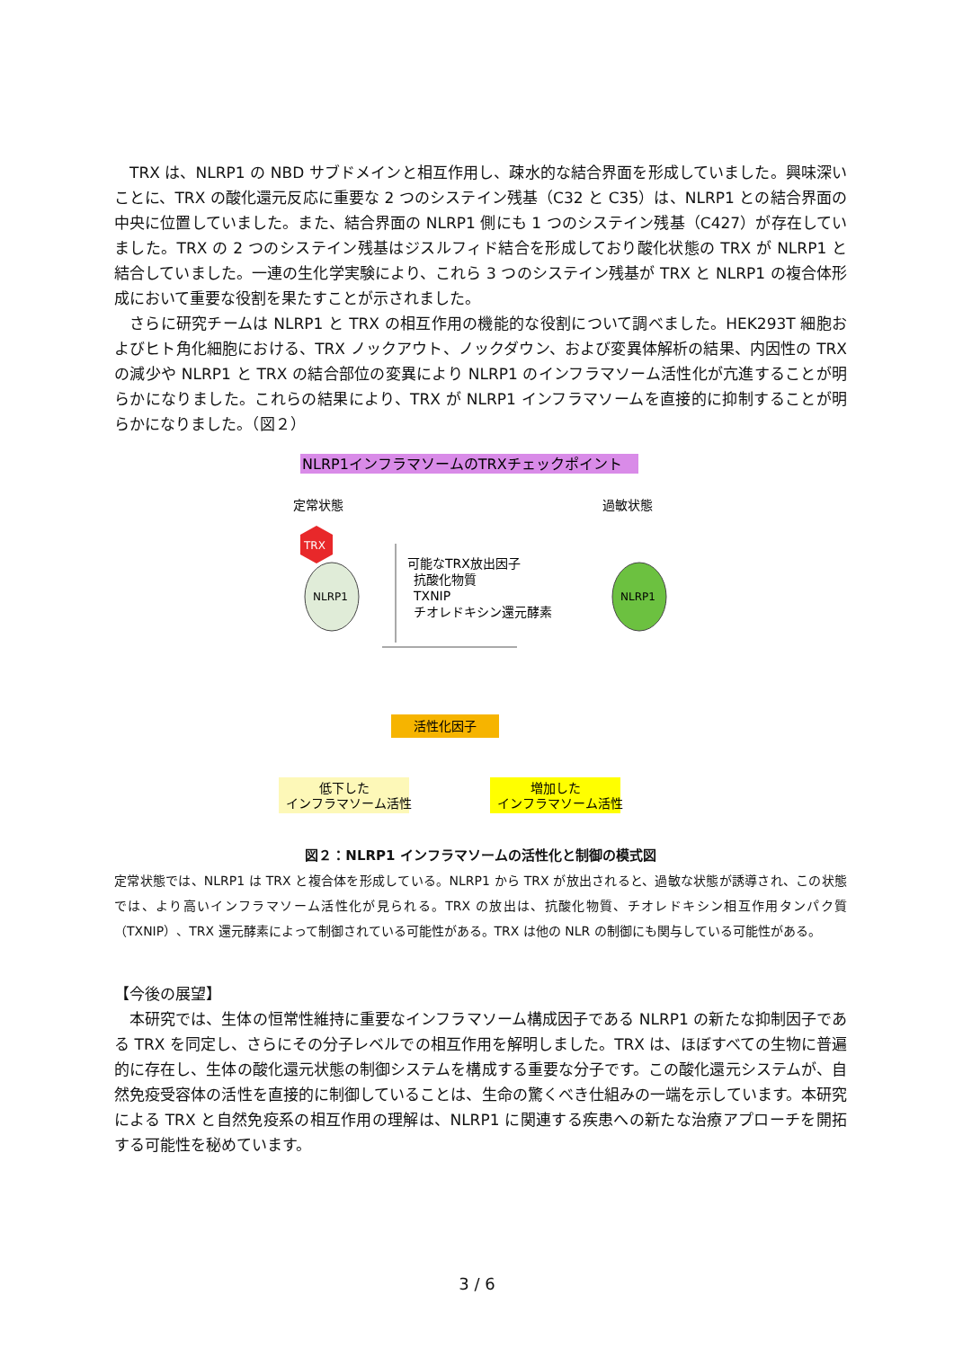TRX は、NLRP1 の NBD サブドメインと相互作用し、疎水的な結合界面を形成していました。興味深いことに、TRX の酸化還元反応に重要な 2 つのシステイン残基（C32 と C35）は、NLRP1 との結合界面の中央に位置していました。また、結合界面の NLRP1 側にも 1 つのシステイン残基（C427）が存在していました。TRX の 2 つのシステイン残基はジスルフィド結合を形成しており酸化状態の TRX が NLRP1 と結合していました。一連の生化学実験により、これら 3 つのシステイン残基が TRX と NLRP1 の複合体形成において重要な役割を果たすことが示されました。
さらに研究チームは NLRP1 と TRX の相互作用の機能的な役割について調べました。HEK293T 細胞およびヒト角化細胞における、TRX ノックアウト、ノックダウン、および変異体解析の結果、内因性の TRX の減少や NLRP1 と TRX の結合部位の変異により NLRP1 のインフラマソーム活性化が亢進することが明らかになりました。これらの結果により、TRX が NLRP1 インフラマソームを直接的に抑制することが明らかになりました。（図２）
NLRP1インフラマソームのTRXチェックポイント
定常状態
過敏状態
TRX
NLRP1
NLRP1
可能なTRX放出因子
抗酸化物質
TXNIP
チオレドキシン還元酵素
活性化因子
低下した
インフラマソーム活性
増加した
インフラマソーム活性
図２：NLRP1 インフラマソームの活性化と制御の模式図
定常状態では、NLRP1 は TRX と複合体を形成している。NLRP1 から TRX が放出されると、過敏な状態が誘導され、この状態では、より高いインフラマソーム活性化が見られる。TRX の放出は、抗酸化物質、チオレドキシン相互作用タンパク質（TXNIP）、TRX 還元酵素によって制御されている可能性がある。TRX は他の NLR の制御にも関与している可能性がある。
【今後の展望】
本研究では、生体の恒常性維持に重要なインフラマソーム構成因子である NLRP1 の新たな抑制因子である TRX を同定し、さらにその分子レベルでの相互作用を解明しました。TRX は、ほぼすべての生物に普遍的に存在し、生体の酸化還元状態の制御システムを構成する重要な分子です。この酸化還元システムが、自然免疫受容体の活性を直接的に制御していることは、生命の驚くべき仕組みの一端を示しています。本研究による TRX と自然免疫系の相互作用の理解は、NLRP1 に関連する疾患への新たな治療アプローチを開拓する可能性を秘めています。
3 / 6